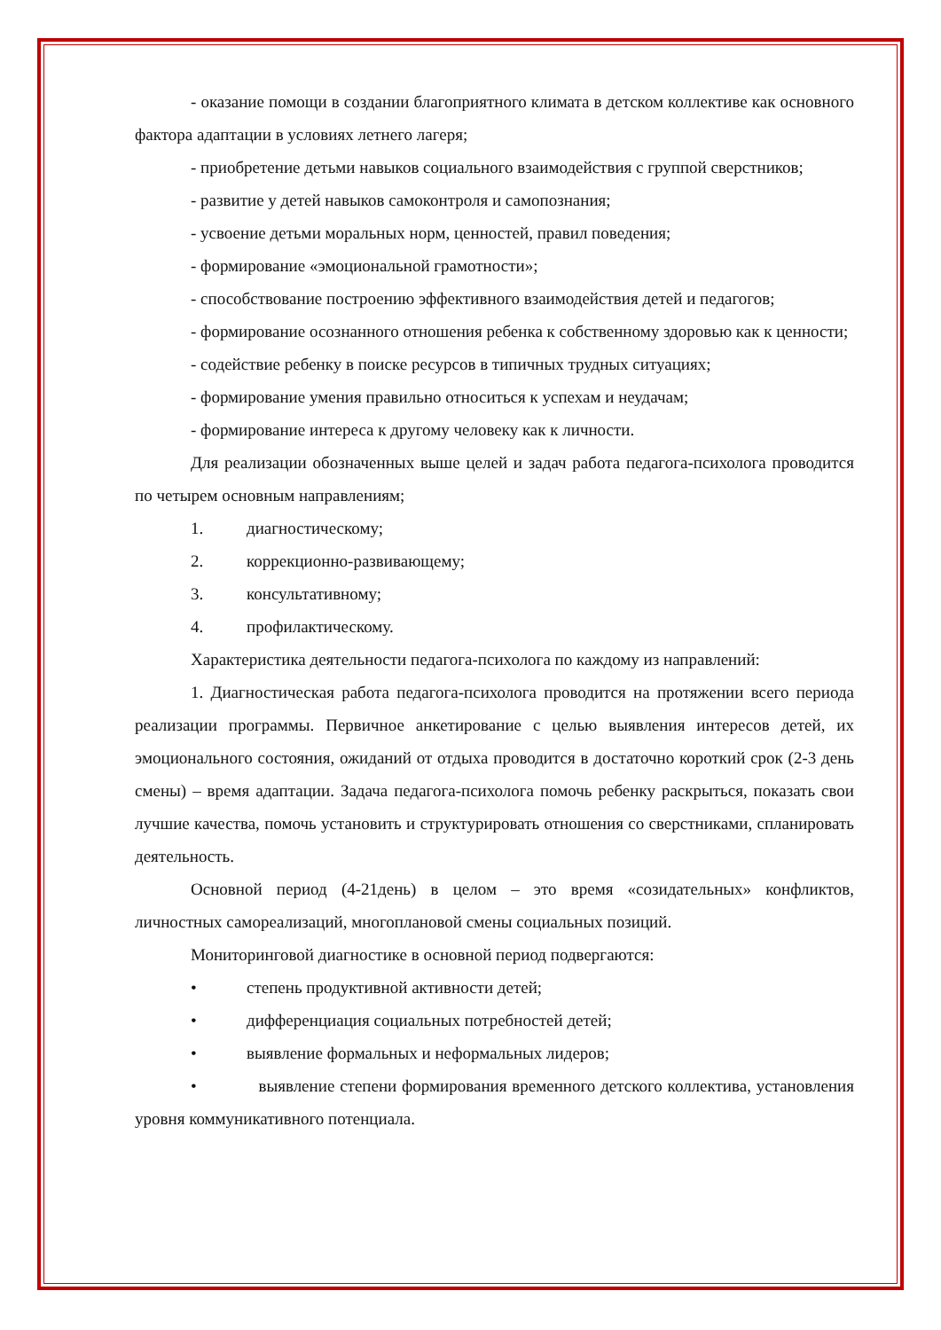- оказание помощи в создании благоприятного климата в детском коллективе как основного фактора адаптации в условиях летнего лагеря;
- приобретение детьми навыков социального взаимодействия с группой сверстников;
- развитие у детей навыков самоконтроля и самопознания;
- усвоение детьми моральных норм, ценностей, правил поведения;
- формирование «эмоциональной грамотности»;
- способствование построению эффективного взаимодействия детей и педагогов;
- формирование осознанного отношения ребенка к собственному здоровью как к ценности;
- содействие ребенку в поиске ресурсов в типичных трудных ситуациях;
- формирование умения правильно относиться к успехам и неудачам;
- формирование интереса к другому человеку как к личности.
Для реализации обозначенных выше целей и задач работа педагога-психолога проводится по четырем основным направлениям;
1. диагностическому;
2. коррекционно-развивающему;
3. консультативному;
4. профилактическому.
Характеристика деятельности педагога-психолога по каждому из направлений:
1. Диагностическая работа педагога-психолога проводится на протяжении всего периода реализации программы. Первичное анкетирование с целью выявления интересов детей, их эмоционального состояния, ожиданий от отдыха проводится в достаточно короткий срок (2-3 день смены) – время адаптации. Задача педагога-психолога помочь ребенку раскрыться, показать свои лучшие качества, помочь установить и структурировать отношения со сверстниками, спланировать деятельность.
Основной период (4-21день) в целом – это время «созидательных» конфликтов, личностных самореализаций, многоплановой смены социальных позиций.
Мониторинговой диагностике в основной период подвергаются:
• степень продуктивной активности детей;
• дифференциация социальных потребностей детей;
• выявление формальных и неформальных лидеров;
• выявление степени формирования временного детского коллектива, установления уровня коммуникативного потенциала.